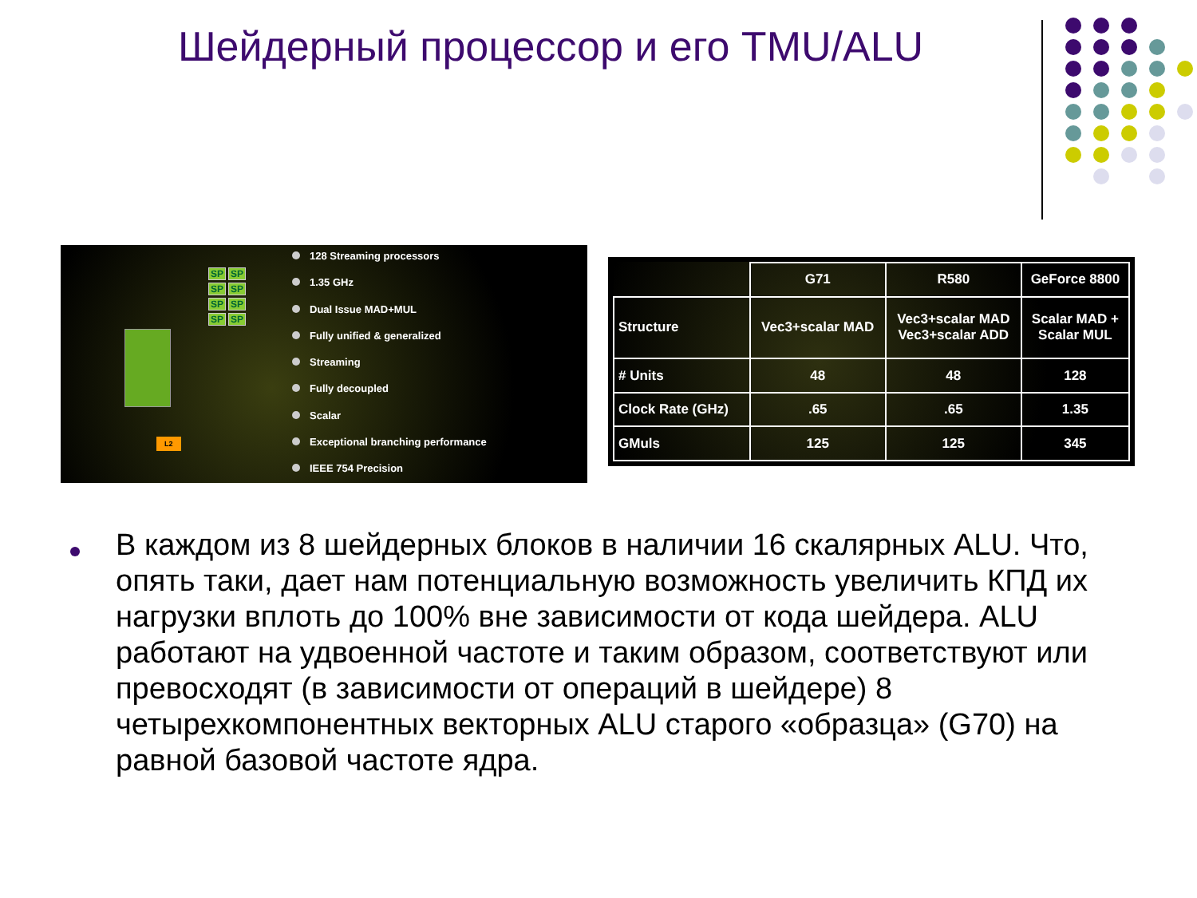Шейдерный процессор и его TMU/ALU
SP
SP
SP
SP
SP
SP
SP
SP
L2
128 Streaming processors
1.35 GHz
Dual Issue MAD+MUL
Fully unified & generalized
Streaming
Fully decoupled
Scalar
Exceptional branching performance
IEEE 754 Precision
| | G71 | R580 | GeForce 8800 |
| --- | --- | --- | --- |
| Structure | Vec3+scalar MAD | Vec3+scalar MAD Vec3+scalar ADD | Scalar MAD + Scalar MUL |
| # Units | 48 | 48 | 128 |
| Clock Rate (GHz) | .65 | .65 | 1.35 |
| GMuls | 125 | 125 | 345 |
В каждом из 8 шейдерных блоков в наличии 16 скалярных ALU. Что, опять таки, дает нам потенциальную возможность увеличить КПД их нагрузки вплоть до 100% вне зависимости от кода шейдера. ALU работают на удвоенной частоте и таким образом, соответствуют или превосходят (в зависимости от операций в шейдере) 8 четырехкомпонентных векторных ALU старого «образца» (G70) на равной базовой частоте ядра.